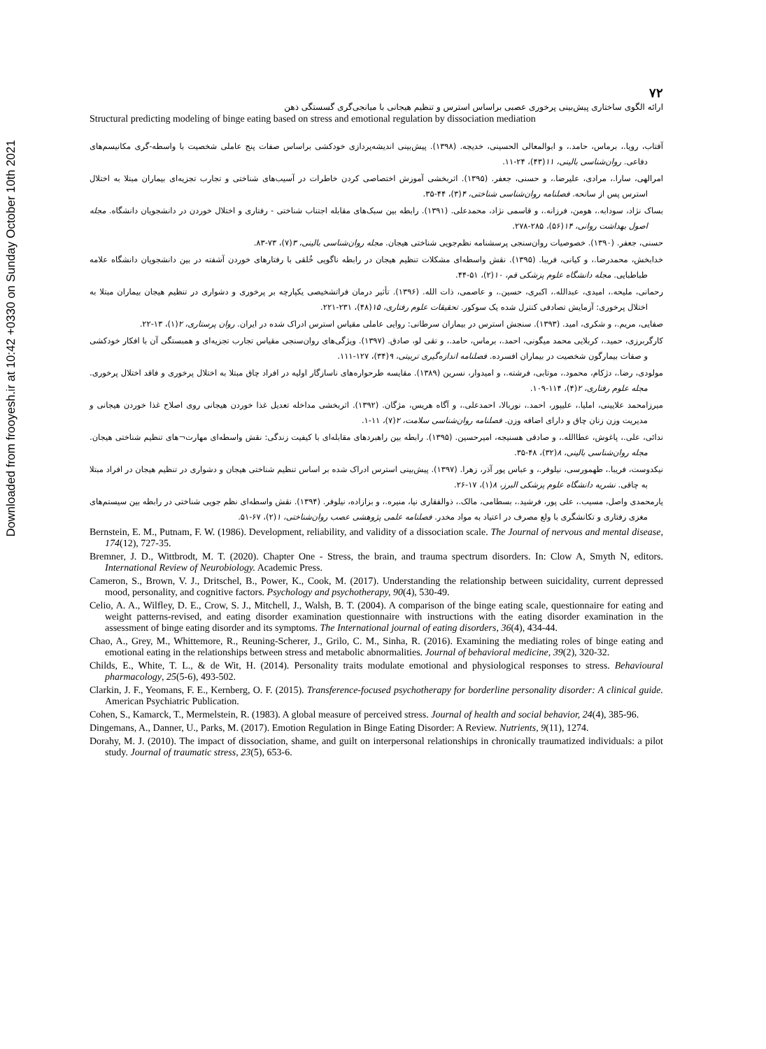Downloaded from frooyesh.ir at 10:42 +0330 on Sunday October 10th 2021
۷۲
ارائه الگوی ساختاری پیش‌بینی پرخوری عصبی براساس استرس و تنظیم هیجانی با میانجی‌گری گسستگی ذهن
Structural predicting modeling of binge eating based on stress and emotional regulation by dissociation mediation
آفتاب، رویا.، برماس، حامد.، و ابوالمعالی الحسینی، خدیجه. (۱۳۹۸). پیش‌بینی اندیشه‌پردازی خودکشی براساس صفات پنج عاملی شخصیت با واسطه-گری مکانیسم‌های دفاعی. روان‌شناسی بالینی، ۱۱(۴۳)، ۲۴-۱۱.
امرالهی، سارا.، مرادی، علیرضا.، و حسنی، جعفر. (۱۳۹۵). اثربخشی آموزش اختصاصی کردن خاطرات در آسیب‌های شناختی و تجارب تجزیه‌ای بیماران مبتلا به اختلال استرس پس از سانحه. فصلنامه روان‌شناسی شناختی، ۴(۳)، ۴۴-۳۵.
بساک نژاد، سودابه.، هومن، فرزانه.، و قاسمی نژاد، محمدعلی. (۱۳۹۱). رابطه بین سبک‌های مقابله اجتناب شناختی - رفتاری و اختلال خوردن در دانشجویان دانشگاه. مجله اصول بهداشت روانی، ۱۴(۵۶)، ۲۸۵-۲۷۸.
حسنی، جعفر. (۱۳۹۰). خصوصیات روان‌سنجی پرسشنامه نظم‌جویی شناختی هیجان. مجله روان‌شناسی بالینی، ۳(۷)، ۷۳-۸۳.
خدابخش، محمدرضا.، و کیانی، فریبا. (۱۳۹۵). نقش واسطه‌ای مشکلات تنظیم هیجان در رابطه ناگویی خُلقی با رفتارهای خوردن آشفته در بین دانشجویان دانشگاه علامه طباطبایی. مجله دانشگاه علوم پزشکی قم، ۱۰(۲)، ۵۱-۴۴.
رحمانی، ملیحه.، امیدی، عبدالله.، اکبری، حسین.، و عاصمی، ذات الله. (۱۳۹۶). تأثیر درمان فراتشخیصی یکپارچه بر پرخوری و دشواری در تنظیم هیجان بیماران مبتلا به اختلال پرخوری: آزمایش تصادفی کنترل شده یک سوکور. تحقیقات علوم رفتاری، ۱۵(۴۸)، ۲۳۱-۲۲۱.
صفایی، مریم.، و شکری، امید. (۱۳۹۳). سنجش استرس در بیماران سرطانی: روایی عاملی مقیاس استرس ادراک شده در ایران. روان پرستاری، ۲(۱)، ۱۳-۲۲.
کارگربرزی، حمید.، کربلایی محمد میگونی، احمد.، برماس، حامد.، و تقی لو، صادق. (۱۳۹۷). ویژگی‌های روان‌سنجی مقیاس تجارب تجزیه‌ای و همبستگی آن با افکار خودکشی و صفات بیمارگون شخصیت در بیماران افسرده. فصلنامه اندازه‌گیری تربیتی، ۹(۳۴)، ۱۲۷-۱۱۱.
مولودی، رضا.، دژکام، محمود.، موتابی، فرشته.، و امیدوار، نسرین (۱۳۸۹). مقایسه طرحواره‌های ناسازگار اولیه در افراد چاق مبتلا به اختلال پرخوری و فاقد اختلال پرخوری. مجله علوم رفتاری، ۲(۴)، ۱۱۴-۱۰۹.
میرزامحمد علایینی، املیا.، علیپور، احمد.، نوربالا، احمدعلی.، و آگاه هریس، مژگان. (۱۳۹۲). اثربخشی مداخله تعدیل غذا خوردن هیجانی روی اصلاح غذا خوردن هیجانی و مدیریت وزن زنان چاق و دارای اضافه وزن. فصلنامه روان‌شناسی سلامت، ۲(۷)، ۱۱-۱.
ندائی، علی.، پاغوش، عطاالله.، و صادقی هسنیجه، امیرحسین. (۱۳۹۵). رابطه بین راهبردهای مقابله‌ای با کیفیت زندگی: نقش واسطه‌ای مهارت¬های تنظیم شناختی هیجان. مجله روان‌شناسی بالینی، ۸(۳۲)، ۴۸-۳۵.
نیکدوست، فریبا.، طهمورسی، نیلوفر.، و عباس پور آذر، زهرا. (۱۳۹۷). پیش‌بینی استرس ادراک شده بر اساس تنظیم شناختی هیجان و دشواری در تنظیم هیجان در افراد مبتلا به چاقی. نشریه دانشگاه علوم پزشکی البرز، ۸(۱)، ۱۷-۲۶.
یارمحمدی واصل، مسیب.، علی پور، فرشید.، بسطامی، مالک.، ذوالفقاری نیا، منیره.، و بزازاده، نیلوفر. (۱۳۹۴). نقش واسطه‌ای نظم جویی شناختی در رابطه بین سیستم‌های مغزی رفتاری و تکانشگری با ولع مصرف در اعتیاد به مواد مخدر. فصلنامه علمی پژوهشی عصب روان‌شناختی، ۱(۲)، ۶۷-۵۱.
Bernstein, E. M., Putnam, F. W. (1986). Development, reliability, and validity of a dissociation scale. The Journal of nervous and mental disease, 174(12), 727-35.
Bremner, J. D., Wittbrodt, M. T. (2020). Chapter One - Stress, the brain, and trauma spectrum disorders. In: Clow A, Smyth N, editors. International Review of Neurobiology. Academic Press.
Cameron, S., Brown, V. J., Dritschel, B., Power, K., Cook, M. (2017). Understanding the relationship between suicidality, current depressed mood, personality, and cognitive factors. Psychology and psychotherapy, 90(4), 530-49.
Celio, A. A., Wilfley, D. E., Crow, S. J., Mitchell, J., Walsh, B. T. (2004). A comparison of the binge eating scale, questionnaire for eating and weight patterns-revised, and eating disorder examination questionnaire with instructions with the eating disorder examination in the assessment of binge eating disorder and its symptoms. The International journal of eating disorders, 36(4), 434-44.
Chao, A., Grey, M., Whittemore, R., Reuning-Scherer, J., Grilo, C. M., Sinha, R. (2016). Examining the mediating roles of binge eating and emotional eating in the relationships between stress and metabolic abnormalities. Journal of behavioral medicine, 39(2), 320-32.
Childs, E., White, T. L., & de Wit, H. (2014). Personality traits modulate emotional and physiological responses to stress. Behavioural pharmacology, 25(5-6), 493-502.
Clarkin, J. F., Yeomans, F. E., Kernberg, O. F. (2015). Transference-focused psychotherapy for borderline personality disorder: A clinical guide. American Psychiatric Publication.
Cohen, S., Kamarck, T., Mermelstein, R. (1983). A global measure of perceived stress. Journal of health and social behavior, 24(4), 385-96.
Dingemans, A., Danner, U., Parks, M. (2017). Emotion Regulation in Binge Eating Disorder: A Review. Nutrients, 9(11), 1274.
Dorahy, M. J. (2010). The impact of dissociation, shame, and guilt on interpersonal relationships in chronically traumatized individuals: a pilot study. Journal of traumatic stress, 23(5), 653-6.